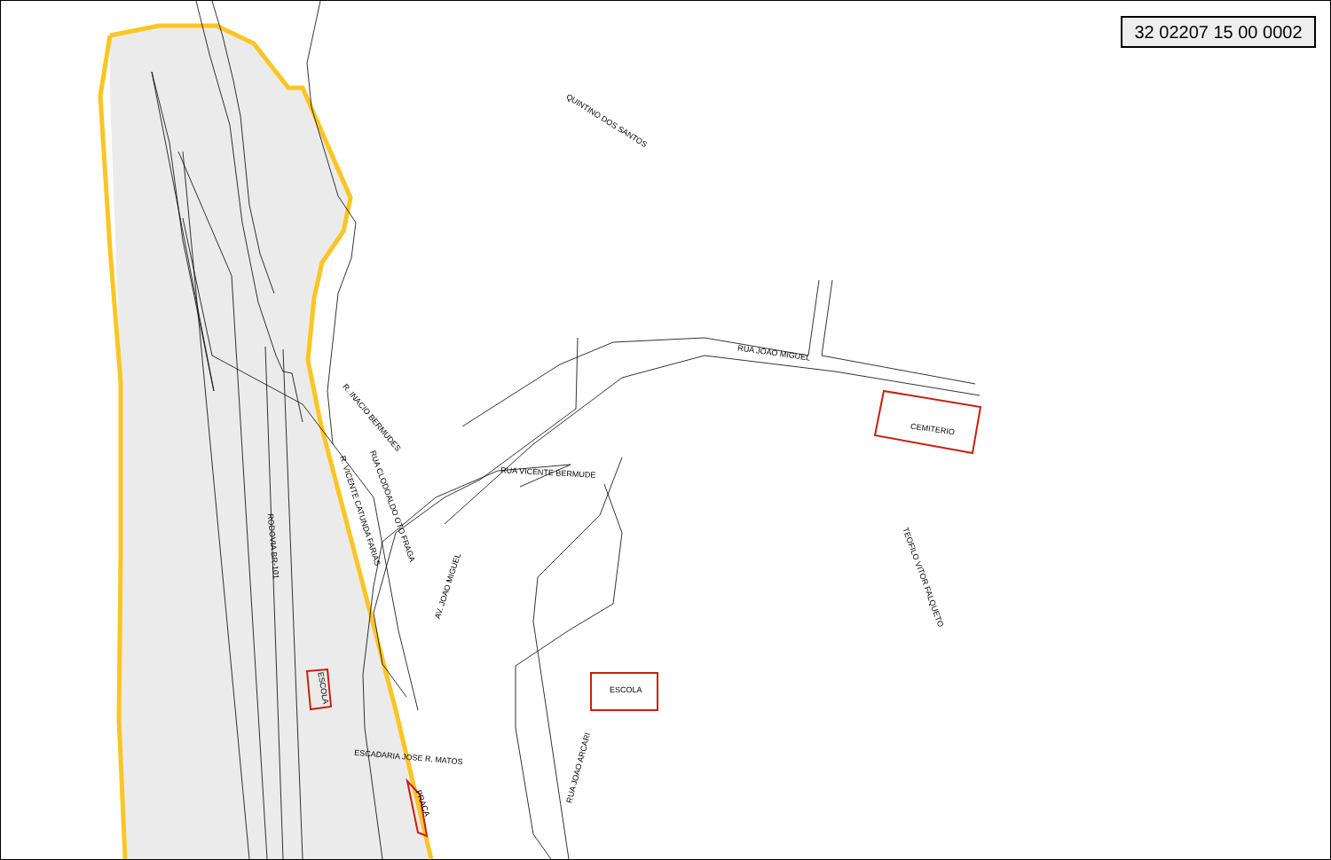32 02207 15 00 0002
QUINTINO DOS SANTOS
RUA JOAO MIGUEL
CEMITERIO
R. INACIO BERMUDES
RUA VICENTE BERMUDE
TEOFILO VITOR FALQUETO
R. VICENTE CATUNDA FARIAS RUA CLODOALDO OTO FRAGA
RODOVIA BR-101
AV. JOAO MIGUEL
ESCOLA ESCOLA
ESCADARIA JOSE R. MATOS
PRACA
RUA JOAO ARCARI